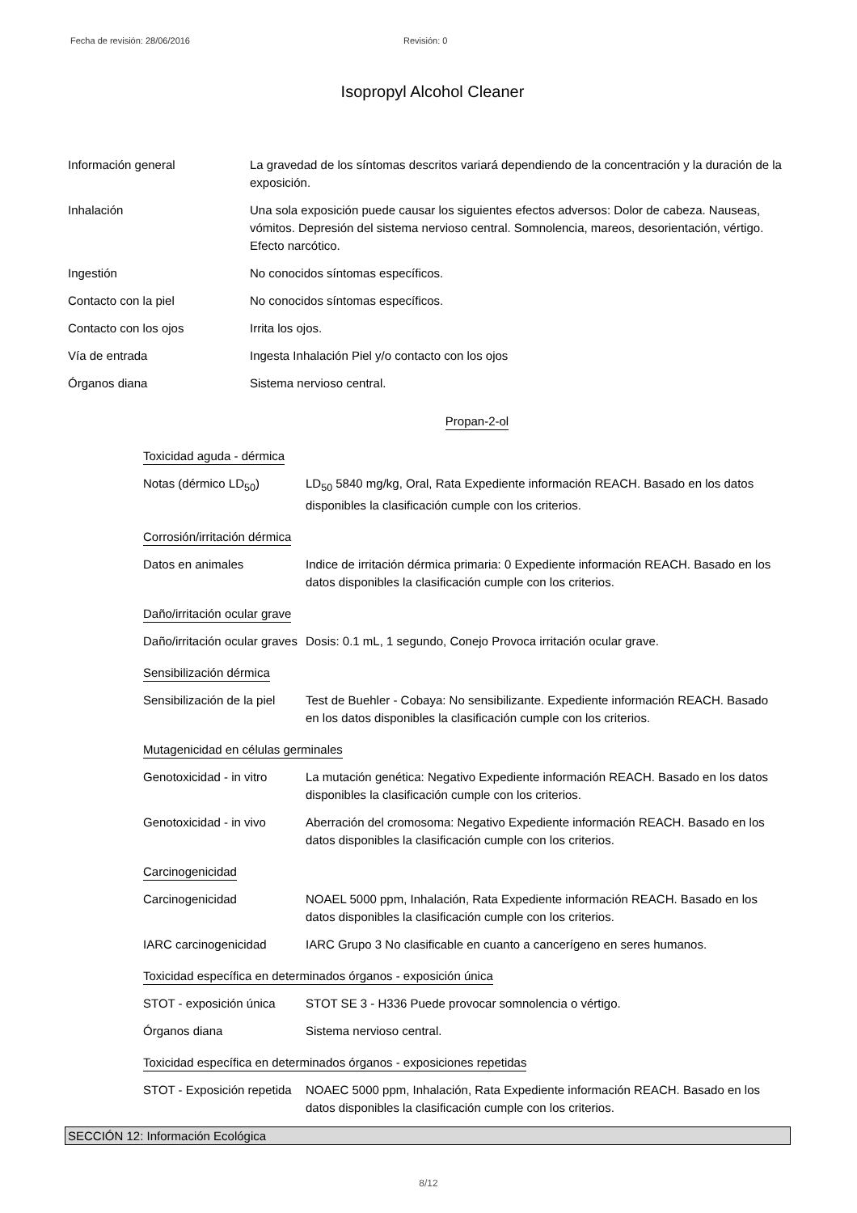Fecha de revisión: 28/06/2016 Revisión: 0
Isopropyl Alcohol Cleaner
Información general La gravedad de los síntomas descritos variará dependiendo de la concentración y la duración de la exposición.
Inhalación Una sola exposición puede causar los siguientes efectos adversos: Dolor de cabeza. Nauseas, vómitos. Depresión del sistema nervioso central. Somnolencia, mareos, desorientación, vértigo. Efecto narcótico.
Ingestión No conocidos síntomas específicos.
Contacto con la piel No conocidos síntomas específicos.
Contacto con los ojos Irrita los ojos.
Vía de entrada Ingesta Inhalación Piel y/o contacto con los ojos
Órganos diana Sistema nervioso central.
Propan-2-ol
Toxicidad aguda - dérmica
Notas (dérmico LD<sub>50</sub>) LD<sub>50</sub> 5840 mg/kg, Oral, Rata Expediente información REACH. Basado en los datos disponibles la clasificación cumple con los criterios.
Corrosión/irritación dérmica
Datos en animales Indice de irritación dérmica primaria: 0 Expediente información REACH. Basado en los datos disponibles la clasificación cumple con los criterios.
Daño/irritación ocular grave
Daño/irritación ocular graves
Dosis: 0.1 mL, 1 segundo, Conejo Provoca irritación ocular grave.
Sensibilización dérmica
Sensibilización de la piel
Test de Buehler - Cobaya: No sensibilizante. Expediente información REACH. Basado en los datos disponibles la clasificación cumple con los criterios.
Mutagenicidad en células germinales
Genotoxicidad - in vitro
La mutación genética: Negativo Expediente información REACH. Basado en los datos disponibles la clasificación cumple con los criterios.
Genotoxicidad - in vivo
Aberración del cromosoma: Negativo Expediente información REACH. Basado en los datos disponibles la clasificación cumple con los criterios.
Carcinogenicidad
Carcinogenicidad NOAEL 5000 ppm, Inhalación, Rata Expediente información REACH. Basado en los datos disponibles la clasificación cumple con los criterios.
IARC carcinogenicidad IARC Grupo 3 No clasificable en cuanto a cancerígeno en seres humanos.
Toxicidad específica en determinados órganos - exposición única
STOT - exposición única
STOT SE 3 - H336 Puede provocar somnolencia o vértigo.
Órganos diana Sistema nervioso central.
Toxicidad específica en determinados órganos - exposiciones repetidas
STOT - Exposición repetida
NOAEC 5000 ppm, Inhalación, Rata Expediente información REACH. Basado en los datos disponibles la clasificación cumple con los criterios.
SECCIÓN 12: Información Ecológica
8/12